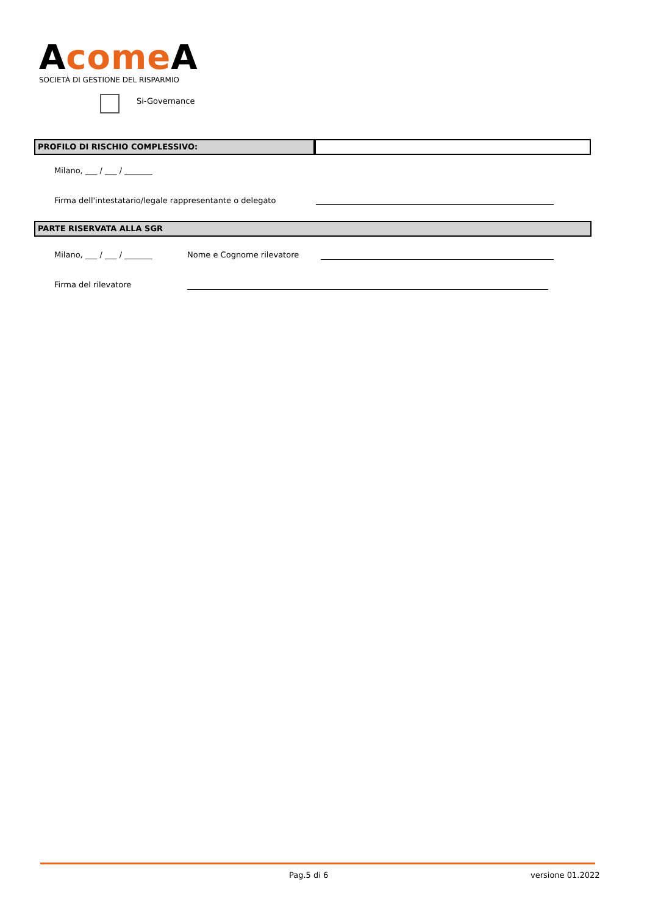Acome A
SOCIETÀ DI GESTIONE DEL RISPARMIO
Si-Governance
PROFILO DI RISCHIO COMPLESSIVO:
Milano, ___ / ___ / _______
Firma dell'intestatario/legale rappresentante o delegato
PARTE RISERVATA ALLA SGR
Milano, ___ / ___ / _______ Nome e Cognome rilevatore
Firma del rilevatore
Pag.5 di 6 versione 01.2022